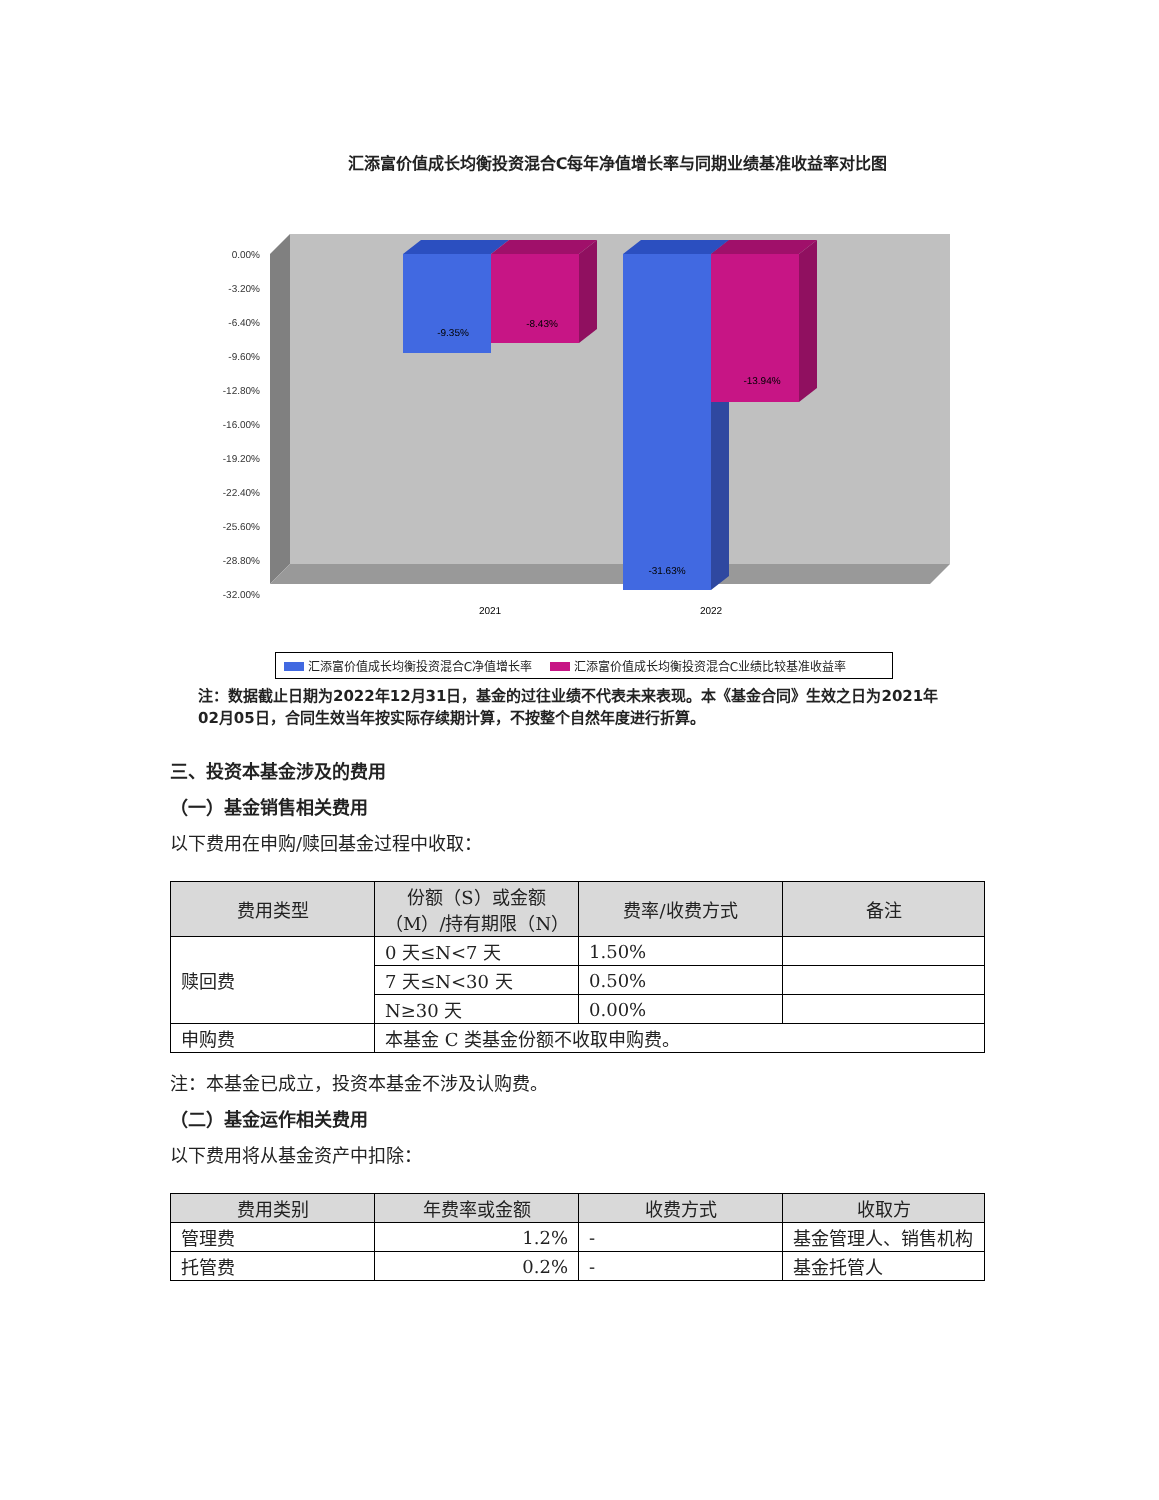汇添富价值成长均衡投资混合C每年净值增长率与同期业绩基准收益率对比图
0.00%
-3.20%
-6.40%
-9.60%
-12.80%
-16.00%
-19.20%
-22.40%
-25.60%
-28.80%
-32.00%
-9.35%
-8.43%
-31.63%
-13.94%
2021
2022
汇添富价值成长均衡投资混合C净值增长率 汇添富价值成长均衡投资混合C业绩比较基准收益率
注：数据截止日期为2022年12月31日，基金的过往业绩不代表未来表现。本《基金合同》生效之日为2021年02月05日，合同生效当年按实际存续期计算，不按整个自然年度进行折算。
三、投资本基金涉及的费用
（一）基金销售相关费用
以下费用在申购/赎回基金过程中收取：
| 费用类型 | 份额（S）或金额（M）/持有期限（N） | 费率/收费方式 | 备注 |
| --- | --- | --- | --- |
| 赎回费 | 0 天≤N<7 天 | 1.50% | |
| | 7 天≤N<30 天 | 0.50% | |
| | N≥30 天 | 0.00% | |
| 申购费 | 本基金 C 类基金份额不收取申购费。 | | |
注：本基金已成立，投资本基金不涉及认购费。
（二）基金运作相关费用
以下费用将从基金资产中扣除：
| 费用类别 | 年费率或金额 | 收费方式 | 收取方 |
| --- | --- | --- | --- |
| 管理费 | 1.2% | - | 基金管理人、销售机构 |
| 托管费 | 0.2% | - | 基金托管人 |